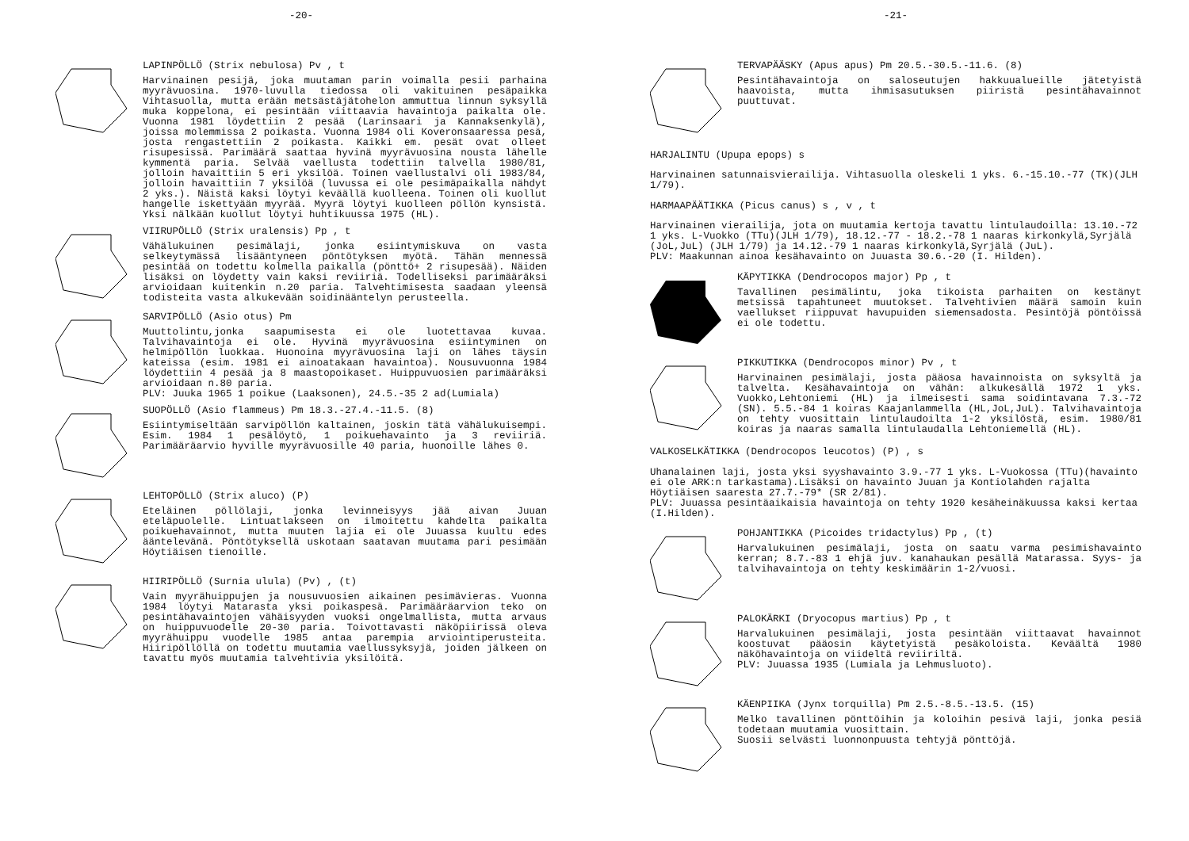-20-
LAPINPÖLLÖ (Strix nebulosa) Pv , t
Harvinainen pesijä, joka muutaman parin voimalla pesii parhaina myyrävuosina. 1970-luvulla tiedossa oli vakituinen pesäpaikka Vihtasuolla, mutta erään metsästäjätohelon ammuttua linnun syksyllä muka koppelona, ei pesintään viittaavia havaintoja paikalta ole. Vuonna 1981 löydettiin 2 pesää (Larinsaari ja Kannaksenkylä), joissa molemmissa 2 poikasta. Vuonna 1984 oli Koveronsaaressa pesä, josta rengastettiin 2 poikasta. Kaikki em. pesät ovat olleet risupesissä. Parimäärä saattaa hyvinä myyrävuosina nousta lähelle kymmentä paria. Selvää vaellusta todettiin talvella 1980/81, jolloin havaittiin 5 eri yksilöä. Toinen vaellustalvi oli 1983/84, jolloin havaittiin 7 yksilöä (luvussa ei ole pesimäpaikalla nähdyt 2 yks.). Näistä kaksi löytyi keväällä kuolleena. Toinen oli kuollut hangelle iskettyään myyrää. Myyrä löytyi kuolleen pöllön kynsistä. Yksi nälkään kuollut löytyi huhtikuussa 1975 (HL).
VIIRUPÖLLÖ (Strix uralensis) Pp , t
Vähälukuinen pesimälaji, jonka esiintymiskuva on vasta selkeytymässä lisääntyneen pöntötyksen myötä. Tähän mennessä pesintää on todettu kolmella paikalla (pönttö+ 2 risupesää). Näiden lisäksi on löydetty vain kaksi reviiriä. Todelliseksi parimääräksi arvioidaan kuitenkin n.20 paria. Talvehtimisesta saadaan yleensä todisteita vasta alkukevään soidinääntelyn perusteella.
SARVIPÖLLÖ (Asio otus) Pm
Muuttolintu,jonka saapumisesta ei ole luotettavaa kuvaa. Talvihavaintoja ei ole. Hyvinä myyrävuosina esiintyminen on helmipöllön luokkaa. Huonoina myyrävuosina laji on lähes täysin kateissa (esim. 1981 ei ainoatakaan havaintoa). Nousuvuonna 1984 löydettiin 4 pesää ja 8 maastopoikaset. Huippuvuosien parimääräksi arvioidaan n.80 paria.
PLV: Juuka 1965 1 poikue (Laaksonen), 24.5.-35 2 ad(Lumiala)
SUOPÖLLÖ (Asio flammeus) Pm 18.3.-27.4.-11.5. (8)
Esiintymiseltään sarvipöllön kaltainen, joskin tätä vähälukuisempi. Esim. 1984 1 pesälöytö, 1 poikuehavainto ja 3 reviiriä. Parimääräarvio hyville myyrävuosille 40 paria, huonoille lähes 0.
LEHTOPÖLLÖ (Strix aluco) (P)
Eteläinen pöllölaji, jonka levinneisyys jää aivan Juuan eteläpuolelle. Lintuatlakseen on ilmoitettu kahdelta paikalta poikuehavainnot, mutta muuten lajia ei ole Juuassa kuultu edes ääntelevänä. Pöntötyksellä uskotaan saatavan muutama pari pesimään Höytiäisen tienoille.
HIIRIPÖLLÖ (Surnia ulula) (Pv) , (t)
Vain myyrähuippujen ja nousuvuosien aikainen pesimävieras. Vuonna 1984 löytyi Matarasta yksi poikaspesä. Parimääräarvion teko on pesintähavaintojen vähäisyyden vuoksi ongelmallista, mutta arvaus on huippuvuodelle 20-30 paria. Toivottavasti näköpiirissä oleva myyrähuippu vuodelle 1985 antaa parempia arviointiperusteita. Hiiripöllöllä on todettu muutamia vaellussyksyjä, joiden jälkeen on tavattu myös muutamia talvehtivia yksilöitä.
-21-
TERVAPÄÄSKY (Apus apus) Pm 20.5.-30.5.-11.6. (8)
Pesintähavaintoja on saloseutujen hakkuualueille jätetyistä haavoista, mutta ihmisasutuksen piiristä pesintähavainnot puuttuvat.
HARJALINTU (Upupa epops) s
Harvinainen satunnaisvierailija. Vihtasuolla oleskeli 1 yks. 6.-15.10.-77 (TK)(JLH 1/79).
HARMAAPÄÄTIKKA (Picus canus) s , v , t
Harvinainen vierailija, jota on muutamia kertoja tavattu lintulaudoilla: 13.10.-72 1 yks. L-Vuokko (TTu)(JLH 1/79), 18.12.-77 - 18.2.-78 1 naaras kirkonkylä,Syrjälä (JoL,JuL) (JLH 1/79) ja 14.12.-79 1 naaras kirkonkylä,Syrjälä (JuL).
PLV: Maakunnan ainoa kesähavainto on Juuasta 30.6.-20 (I. Hilden).
KÄPYTIKKA (Dendrocopos major) Pp , t
Tavallinen pesimälintu, joka tikoista parhaiten on kestänyt metsissä tapahtuneet muutokset. Talvehtivien määrä samoin kuin vaellukset riippuvat havupuiden siemensadosta. Pesintöjä pöntöissä ei ole todettu.
PIKKUTIKKA (Dendrocopos minor) Pv , t
Harvinainen pesimälaji, josta pääosa havainnoista on syksyltä ja talvelta. Kesähavaintoja on vähän: alkukesällä 1972 1 yks. Vuokko,Lehtoniemi (HL) ja ilmeisesti sama soidintavana 7.3.-72 (SN). 5.5.-84 1 koiras Kaajanlammella (HL,JoL,JuL). Talvihavaintoja on tehty vuosittain lintulaudoilta 1-2 yksilöstä, esim. 1980/81 koiras ja naaras samalla lintulaudalla Lehtoniemellä (HL).
VALKOSELKÄTIKKA (Dendrocopos leucotos) (P) , s
Uhanalainen laji, josta yksi syyshavainto 3.9.-77 1 yks. L-Vuokossa (TTu)(havainto ei ole ARK:n tarkastama).Lisäksi on havainto Juuan ja Kontiolahden rajalta Höytiäisen saaresta 27.7.-79* (SR 2/81).
PLV: Juuassa pesintäaikaisia havaintoja on tehty 1920 kesäheinäkuussa kaksi kertaa (I.Hilden).
POHJANTIKKA (Picoides tridactylus) Pp , (t)
Harvalukuinen pesimälaji, josta on saatu varma pesimishavainto kerran; 8.7.-83 1 ehjä juv. kanahaukan pesällä Matarassa. Syys- ja talvihavaintoja on tehty keskimäärin 1-2/vuosi.
PALOKÄRKI (Dryocopus martius) Pp , t
Harvalukuinen pesimälaji, josta pesintään viittaavat havainnot koostuvat pääosin käytetyistä pesäkoloista. Keväältä 1980 näköhavaintoja on viideltä reviiriltä.
PLV: Juuassa 1935 (Lumiala ja Lehmusluoto).
KÄENPIIKA (Jynx torquilla) Pm 2.5.-8.5.-13.5. (15)
Melko tavallinen pönttöihin ja koloihin pesivä laji, jonka pesiä todetaan muutamia vuosittain.
Suosii selvästi luonnonpuusta tehtyjä pönttöjä.